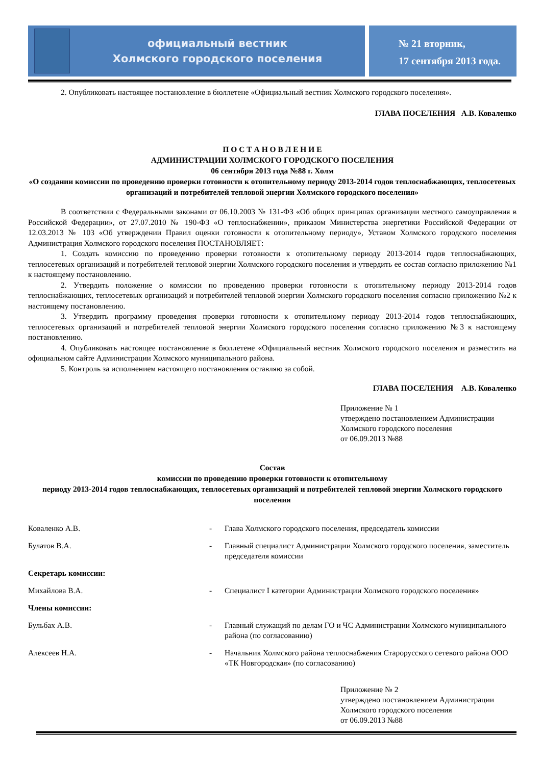официальный вестник
Холмского городского поселения
№ 21 вторник,
17 сентября 2013 года.
2. Опубликовать настоящее постановление в бюллетене «Официальный вестник Холмского городского поселения».
ГЛАВА ПОСЕЛЕНИЯ А.В. Коваленко
П О С Т А Н О В Л Е Н И Е
АДМИНИСТРАЦИИ ХОЛМСКОГО ГОРОДСКОГО ПОСЕЛЕНИЯ
06 сентября 2013 года №88 г. Холм
«О создании комиссии по проведению проверки готовности к отопительному периоду 2013-2014 годов теплоснабжающих, теплосетевых организаций и потребителей тепловой энергии Холмского городского поселения»
В соответствии с Федеральными законами от 06.10.2003 № 131-ФЗ «Об общих принципах организации местного самоуправления в Российской Федерации», от 27.07.2010 № 190-ФЗ «О теплоснабжении», приказом Министерства энергетики Российской Федерации от 12.03.2013 № 103 «Об утверждении Правил оценки готовности к отопительному периоду», Уставом Холмского городского поселения Администрация Холмского городского поселения ПОСТАНОВЛЯЕТ:
1. Создать комиссию по проведению проверки готовности к отопительному периоду 2013-2014 годов теплоснабжающих, теплосетевых организаций и потребителей тепловой энергии Холмского городского поселения и утвердить ее состав согласно приложению №1 к настоящему постановлению.
2. Утвердить положение о комиссии по проведению проверки готовности к отопительному периоду 2013-2014 годов теплоснабжающих, теплосетевых организаций и потребителей тепловой энергии Холмского городского поселения согласно приложению №2 к настоящему постановлению.
3. Утвердить программу проведения проверки готовности к отопительному периоду 2013-2014 годов теплоснабжающих, теплосетевых организаций и потребителей тепловой энергии Холмского городского поселения согласно приложению №3 к настоящему постановлению.
4. Опубликовать настоящее постановление в бюллетене «Официальный вестник Холмского городского поселения и разместить на официальном сайте Администрации Холмского муниципального района.
5. Контроль за исполнением настоящего постановления оставляю за собой.
ГЛАВА ПОСЕЛЕНИЯ А.В. Коваленко
Приложение № 1
утверждено постановлением Администрации Холмского городского поселения
от 06.09.2013 №88
Состав
комиссии по проведению проверки готовности к отопительному
периоду 2013-2014 годов теплоснабжающих, теплосетевых организаций и потребителей тепловой энергии Холмского городского поселения
| Коваленко А.В. | - | Глава Холмского городского поселения, председатель комиссии |
| Булатов В.А. | - | Главный специалист Администрации Холмского городского поселения, заместитель председателя комиссии |
| Секретарь комиссии: | | |
| Михайлова В.А. | - | Специалист I категории Администрации Холмского городского поселения» |
| Члены комиссии: | | |
| Бульбах А.В. | - | Главный служащий по делам ГО и ЧС Администрации Холмского муниципального района (по согласованию) |
| Алексеев Н.А. | - | Начальник Холмского района теплоснабжения Старорусского сетевого района ООО «ТК Новгородская» (по согласованию) |
Приложение № 2
утверждено постановлением Администрации Холмского городского поселения
от 06.09.2013 №88